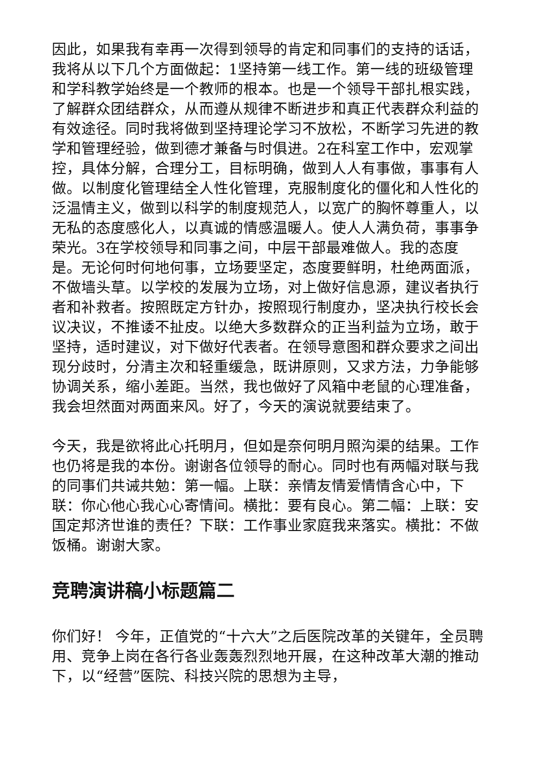因此，如果我有幸再一次得到领导的肯定和同事们的支持的话话，我将从以下几个方面做起：1坚持第一线工作。第一线的班级管理和学科教学始终是一个教师的根本。也是一个领导干部扎根实践，了解群众团结群众，从而遵从规律不断进步和真正代表群众利益的有效途径。同时我将做到坚持理论学习不放松，不断学习先进的教学和管理经验，做到德才兼备与时俱进。2在科室工作中，宏观掌控，具体分解，合理分工，目标明确，做到人人有事做，事事有人做。以制度化管理结全人性化管理，克服制度化的僵化和人性化的泛温情主义，做到以科学的制度规范人，以宽广的胸怀尊重人，以无私的态度感化人，以真诚的情感温暖人。使人人满负荷，事事争荣光。3在学校领导和同事之间，中层干部最难做人。我的态度是。无论何时何地何事，立场要坚定，态度要鲜明，杜绝两面派，不做墙头草。以学校的发展为立场，对上做好信息源，建议者执行者和补救者。按照既定方针办，按照现行制度办，坚决执行校长会议决议，不推诿不扯皮。以绝大多数群众的正当利益为立场，敢于坚持，适时建议，对下做好代表者。在领导意图和群众要求之间出现分歧时，分清主次和轻重缓急，既讲原则，又求方法，力争能够协调关系，缩小差距。当然，我也做好了风箱中老鼠的心理准备，我会坦然面对两面来风。好了，今天的演说就要结束了。
今天，我是欲将此心托明月，但如是奈何明月照沟渠的结果。工作也仍将是我的本份。谢谢各位领导的耐心。同时也有两幅对联与我的同事们共诫共勉：第一幅。上联：亲情友情爱情情含心中，下联：你心他心我心心寄情间。横批：要有良心。第二幅：上联：安国定邦济世谁的责任？下联：工作事业家庭我来落实。横批：不做饭桶。谢谢大家。
竞聘演讲稿小标题篇二
你们好！ 今年，正值党的“十六大”之后医院改革的关键年，全员聘用、竞争上岗在各行各业轰轰烈烈地开展，在这种改革大潮的推动下，以“经营”医院、科技兴院的思想为主导，